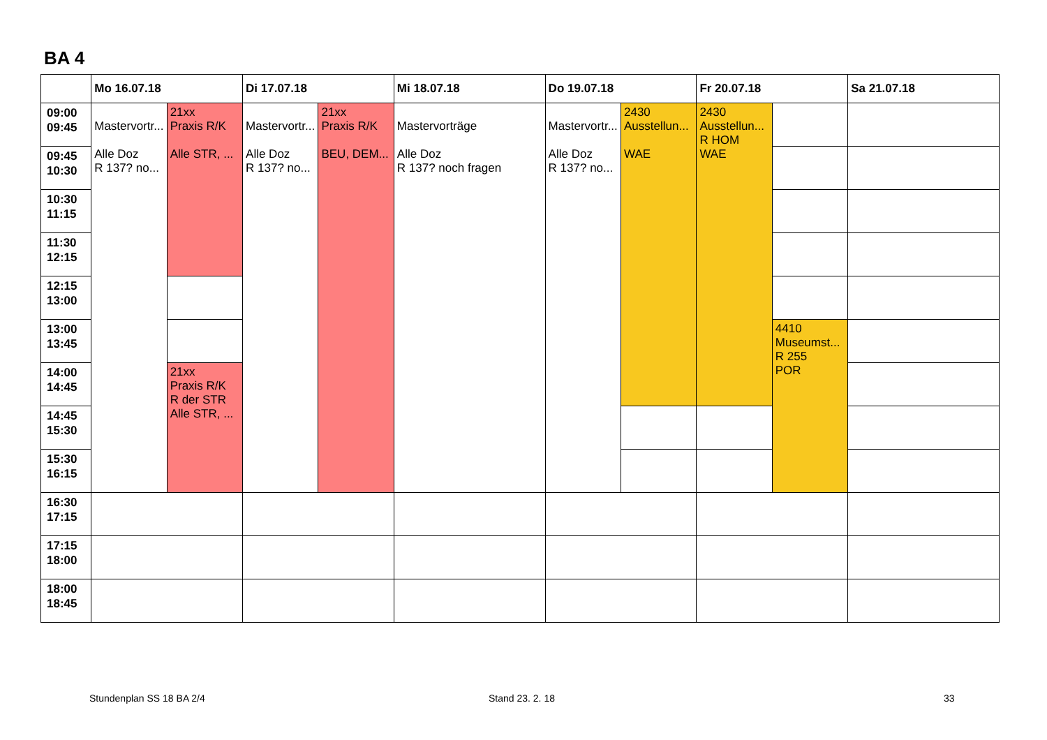BA 4
| | Mo 16.07.18 | | Di 17.07.18 | | Mi 18.07.18 | Do 19.07.18 | | Fr 20.07.18 | | Sa 21.07.18 |
| --- | --- | --- | --- | --- | --- | --- | --- | --- | --- | --- |
| 09:00 09:45 | Mastervortr... Alle Doz R 137? no... | 21xx Praxis R/K Alle STR, ... | Mastervortr... Alle Doz R 137? no... | 21xx Praxis R/K BEU, DEM... | Mastervorträge Alle Doz R 137? noch fragen | Mastervortr... Alle Doz R 137? no... | 2430 Ausstellun... WAE | 2430 Ausstellun... R HOM WAE | | |
| 09:45 10:30 | | | | | | | | | | |
| 10:30 11:15 | | | | | | | | | | |
| 11:30 12:15 | | | | | | | | | | |
| 12:15 13:00 | | | | | | | | | | |
| 13:00 13:45 | | | | | | | | | 4410 Museumst... R 255 POR | |
| 14:00 14:45 | | 21xx Praxis R/K R der STR Alle STR, ... | | | | | | | | |
| 14:45 15:30 | | | | | | | | | | |
| 15:30 16:15 | | | | | | | | | | |
| 16:30 17:15 | | | | | | | | | | |
| 17:15 18:00 | | | | | | | | | | |
| 18:00 18:45 | | | | | | | | | | |
Stundenplan SS 18 BA 2/4 Stand 23. 2. 18 33